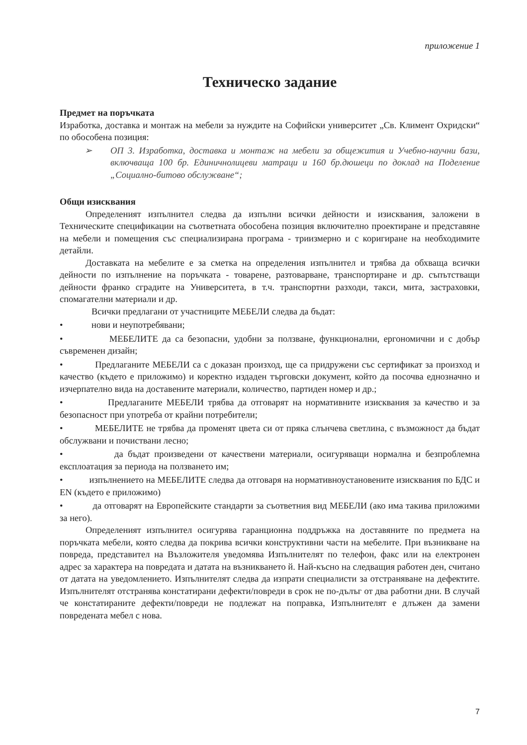приложение 1
Техническо задание
Предмет на поръчката
Изработка, доставка и монтаж на мебели за нуждите на Софийски университет „Св. Климент Охридски“ по обособена позиция:
➢ ОП 3. Изработка, доставка и монтаж на мебели за общежития и Учебно-научни бази, включваща 100 бр. Единичнолицеви матраци и 160 бр.дюшеци по доклад на Поделение „Социално-битово обслужване“;
Общи изисквания
Определеният изпълнител следва да изпълни всички дейности и изисквания, заложени в Техническите спецификации на съответната обособена позиция включително проектиране и представяне на мебели и помещения със специализирана програма - триизмерно и с коригиране на необходимите детайли.
Доставката на мебелите е за сметка на определения изпълнител и трябва да обхваща всички дейности по изпълнение на поръчката - товарене, разтоварване, транспортиране и др. съпътстващи дейности франко сградите на Университета, в т.ч. транспортни разходи, такси, мита, застраховки, спомагателни материали и др.
Всички предлагани от участниците МЕБЕЛИ следва да бъдат:
• нови и неупотребявани;
• МЕБЕЛИТЕ да са безопасни, удобни за ползване, функционални, ергономични и с добър съвременен дизайн;
• Предлаганите МЕБЕЛИ са с доказан произход, ще са придружени със сертификат за произход и качество (където е приложимо) и коректно издаден търговски документ, който да посочва еднозначно и изчерпателно вида на доставените материали, количество, партиден номер и др.;
• Предлаганите МЕБЕЛИ трябва да отговарят на нормативните изисквания за качество и за безопасност при употреба от крайни потребители;
• МЕБЕЛИТЕ не трябва да променят цвета си от пряка слънчева светлина, с възможност да бъдат обслужвани и почиствани лесно;
• да бъдат произведени от качествени материали, осигуряващи нормална и безпроблемна експлоатация за периода на ползването им;
• изпълнението на МЕБЕЛИТЕ следва да отговаря на нормативноустановените изисквания по БДС и EN (където е приложимо)
• да отговарят на Европейските стандарти за съответния вид МЕБЕЛИ (ако има такива приложими за него).
Определеният изпълнител осигурява гаранционна поддръжка на доставяните по предмета на поръчката мебели, която следва да покрива всички конструктивни части на мебелите. При възникване на повреда, представител на Възложителя уведомява Изпълнителят по телефон, факс или на електронен адрес за характера на повредата и датата на възникването й. Най-късно на следващия работен ден, считано от датата на уведомлението. Изпълнителят следва да изпрати специалисти за отстраняване на дефектите. Изпълнителят отстранява констатирани дефекти/повреди в срок не по-дълъг от два работни дни. В случай че констатираните дефекти/повреди не подлежат на поправка, Изпълнителят е длъжен да замени повредената мебел с нова.
7